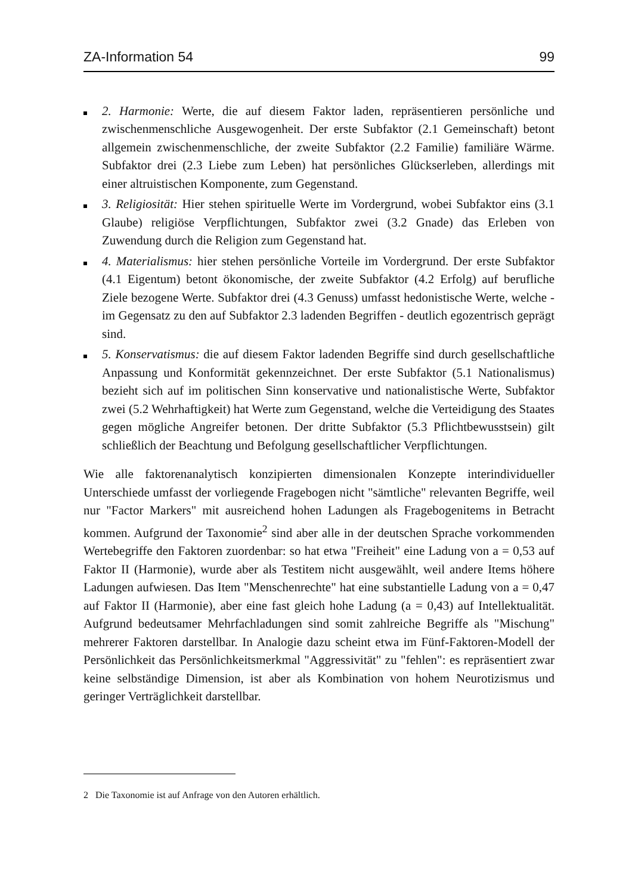ZA-Information 54 99
2. Harmonie: Werte, die auf diesem Faktor laden, repräsentieren persönliche und zwischenmenschliche Ausgewogenheit. Der erste Subfaktor (2.1 Gemeinschaft) betont allgemein zwischenmenschliche, der zweite Subfaktor (2.2 Familie) familiäre Wärme. Subfaktor drei (2.3 Liebe zum Leben) hat persönliches Glückserleben, allerdings mit einer altruistischen Komponente, zum Gegenstand.
3. Religiosität: Hier stehen spirituelle Werte im Vordergrund, wobei Subfaktor eins (3.1 Glaube) religiöse Verpflichtungen, Subfaktor zwei (3.2 Gnade) das Erleben von Zuwendung durch die Religion zum Gegenstand hat.
4. Materialismus: hier stehen persönliche Vorteile im Vordergrund. Der erste Subfaktor (4.1 Eigentum) betont ökonomische, der zweite Subfaktor (4.2 Erfolg) auf berufliche Ziele bezogene Werte. Subfaktor drei (4.3 Genuss) umfasst hedonistische Werte, welche - im Gegensatz zu den auf Subfaktor 2.3 ladenden Begriffen - deutlich egozentrisch geprägt sind.
5. Konservatismus: die auf diesem Faktor ladenden Begriffe sind durch gesellschaftliche Anpassung und Konformität gekennzeichnet. Der erste Subfaktor (5.1 Nationalismus) bezieht sich auf im politischen Sinn konservative und nationalistische Werte, Subfaktor zwei (5.2 Wehrhaftigkeit) hat Werte zum Gegenstand, welche die Verteidigung des Staates gegen mögliche Angreifer betonen. Der dritte Subfaktor (5.3 Pflichtbewusstsein) gilt schließlich der Beachtung und Befolgung gesellschaftlicher Verpflichtungen.
Wie alle faktorenanalytisch konzipierten dimensionalen Konzepte interindividueller Unterschiede umfasst der vorliegende Fragebogen nicht "sämtliche" relevanten Begriffe, weil nur "Factor Markers" mit ausreichend hohen Ladungen als Fragebogenitems in Betracht kommen. Aufgrund der Taxonomie<sup>2</sup> sind aber alle in der deutschen Sprache vorkommenden Wertebegriffe den Faktoren zuordenbar: so hat etwa "Freiheit" eine Ladung von a = 0,53 auf Faktor II (Harmonie), wurde aber als Testitem nicht ausgewählt, weil andere Items höhere Ladungen aufwiesen. Das Item "Menschenrechte" hat eine substantielle Ladung von a = 0,47 auf Faktor II (Harmonie), aber eine fast gleich hohe Ladung (a = 0,43) auf Intellektualität. Aufgrund bedeutsamer Mehrfachladungen sind somit zahlreiche Begriffe als "Mischung" mehrerer Faktoren darstellbar. In Analogie dazu scheint etwa im Fünf-Faktoren-Modell der Persönlichkeit das Persönlichkeitsmerkmal "Aggressivität" zu "fehlen": es repräsentiert zwar keine selbständige Dimension, ist aber als Kombination von hohem Neurotizismus und geringer Verträglichkeit darstellbar.
2 Die Taxonomie ist auf Anfrage von den Autoren erhältlich.